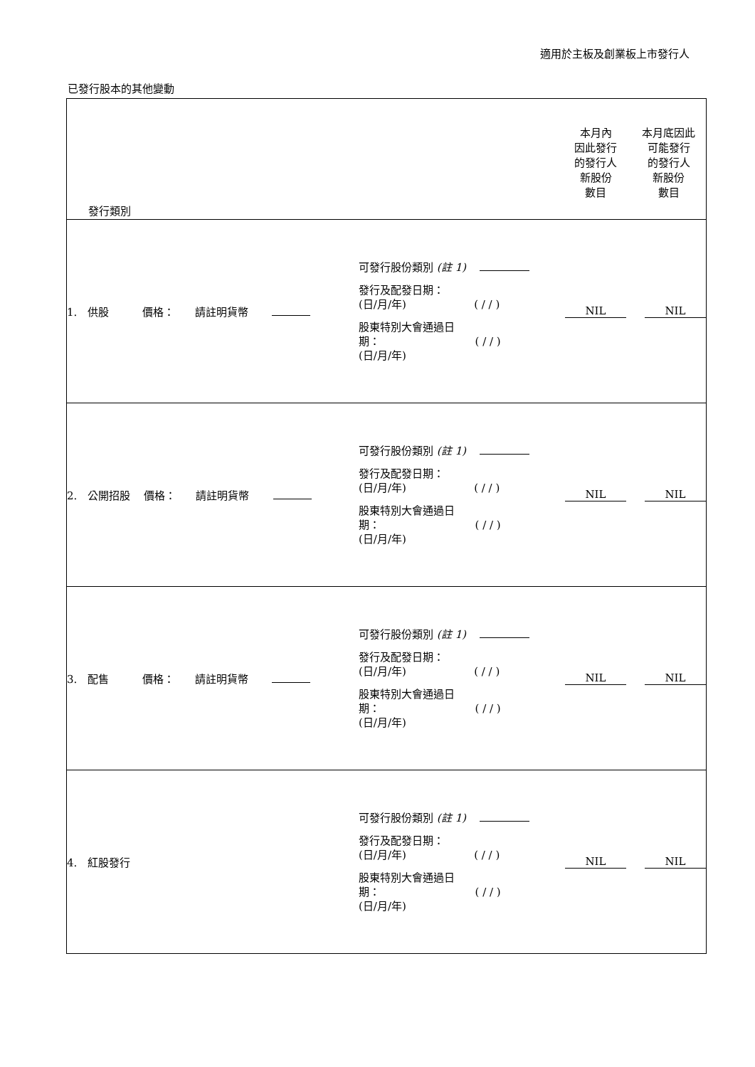適用於主板及創業板上市發行人
已發行股本的其他變動
| 發行類別 | | | 本月內 因此發行 的發行人 新股份 數目 | 本月底因此 可能發行 的發行人 新股份 數目 |
| 1. 供股 價格： 請註明貨幣 | 可發行股份類別 (註 1) 發行及配發日期： (日/月/年) ( / / ) 股東特別大會通過日 期： ( / / ) (日/月/年) | | NIL | NIL |
| 2. 公開招股 價格： 請註明貨幣 | 可發行股份類別 (註 1) 發行及配發日期： (日/月/年) ( / / ) 股東特別大會通過日 期： ( / / ) (日/月/年) | | NIL | NIL |
| 3. 配售 價格： 請註明貨幣 | 可發行股份類別 (註 1) 發行及配發日期： (日/月/年) ( / / ) 股東特別大會通過日 期： ( / / ) (日/月/年) | | NIL | NIL |
| 4. 紅股發行 | 可發行股份類別 (註 1) 發行及配發日期： (日/月/年) ( / / ) 股東特別大會通過日 期： ( / / ) (日/月/年) | | NIL | NIL |